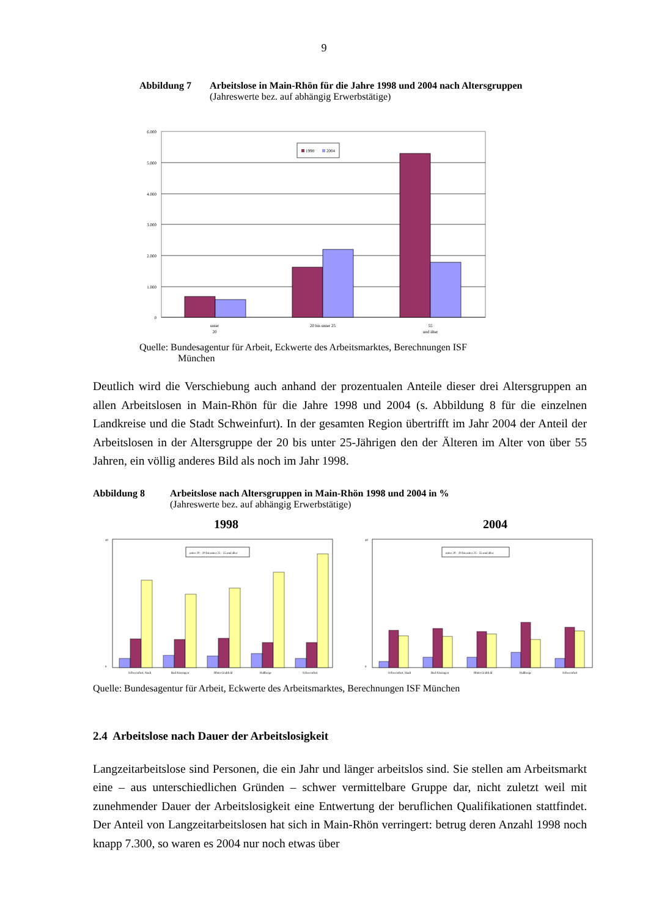9
Abbildung 7 Arbeitslose in Main-Rhön für die Jahre 1998 und 2004 nach Altersgruppen
(Jahreswerte bez. auf abhängig Erwerbstätige)
6.000
5.000
4.000
3.000
2.000
1.000
0
1998
2004
unter
20
20 bis unter 25
55
und älter
Quelle: Bundesagentur für Arbeit, Eckwerte des Arbeitsmarktes, Berechnungen ISF
München
Deutlich wird die Verschiebung auch anhand der prozentualen Anteile dieser drei Altersgruppen an allen Arbeitslosen in Main-Rhön für die Jahre 1998 und 2004 (s. Abbildung 8 für die einzelnen Landkreise und die Stadt Schweinfurt). In der gesamten Region übertrifft im Jahr 2004 der Anteil der Arbeitslosen in der Altersgruppe der 20 bis unter 25-Jährigen den der Älteren im Alter von über 55 Jahren, ein völlig anderes Bild als noch im Jahr 1998.
Abbildung 8 Arbeitslose nach Altersgruppen in Main-Rhön 1998 und 2004 in %
(Jahreswerte bez. auf abhängig Erwerbstätige)
1998 2004
40
0
Schweinfurt, Stadt
Bad Kissingen
Rhön-Grabfeld
Haßberge
Schweinfurt
unter 20 · 20 bis unter 25 · 55 und älter
40
0
Schweinfurt, Stadt
Bad Kissingen
Rhön-Grabfeld
Haßberge
Schweinfurt
unter 20 · 20 bis unter 25 · 55 und älter
Quelle: Bundesagentur für Arbeit, Eckwerte des Arbeitsmarktes, Berechnungen ISF München
2.4 Arbeitslose nach Dauer der Arbeitslosigkeit
Langzeitarbeitslose sind Personen, die ein Jahr und länger arbeitslos sind. Sie stellen am Arbeitsmarkt eine – aus unterschiedlichen Gründen – schwer vermittelbare Gruppe dar, nicht zuletzt weil mit zunehmender Dauer der Arbeitslosigkeit eine Entwertung der beruflichen Qualifikationen stattfindet. Der Anteil von Langzeitarbeitslosen hat sich in Main-Rhön verringert: betrug deren Anzahl 1998 noch knapp 7.300, so waren es 2004 nur noch etwas über